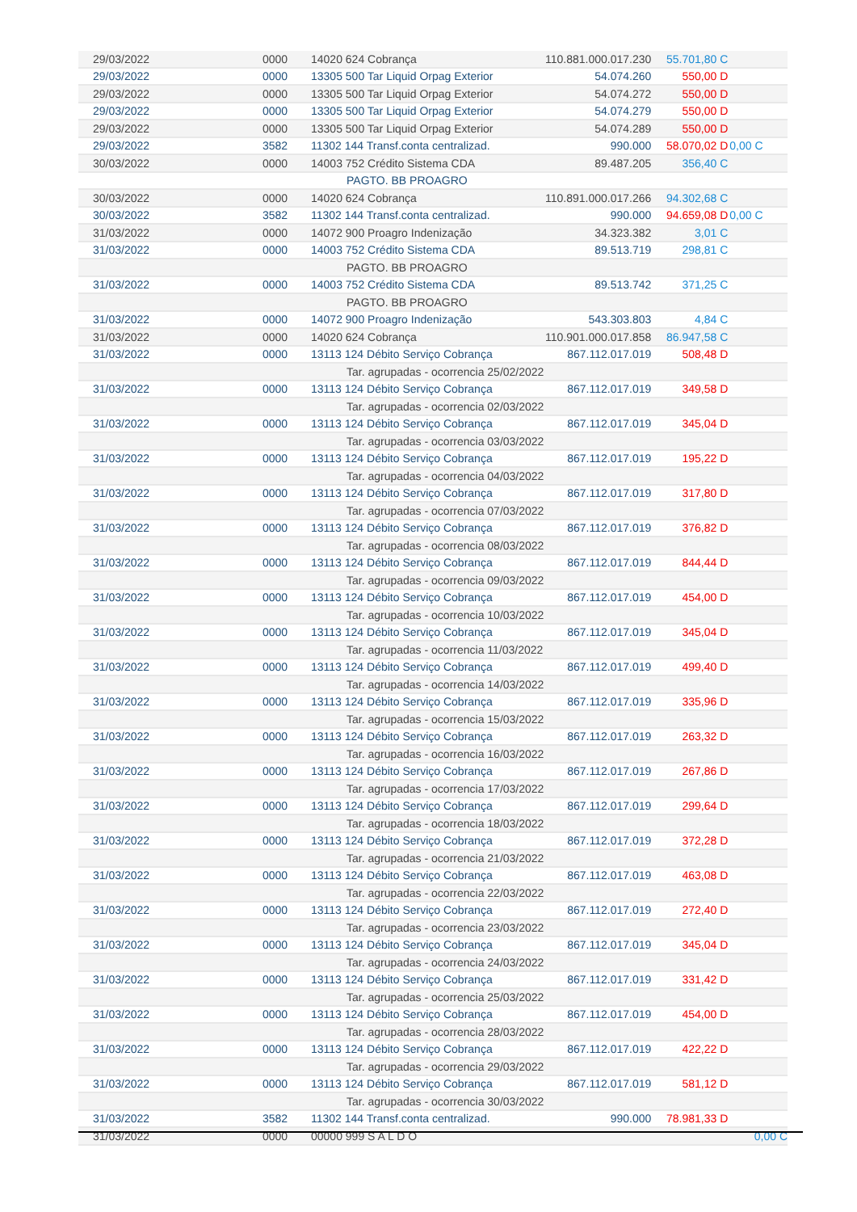| | 29/03/2022 | 0000 | 14020 624 Cobrança | 110.881.000.017.230 | 55.701,80 C | |
| | 29/03/2022 | 0000 | 13305 500 Tar Liquid Orpag Exterior | 54.074.260 | 550,00 D | |
| | 29/03/2022 | 0000 | 13305 500 Tar Liquid Orpag Exterior | 54.074.272 | 550,00 D | |
| | 29/03/2022 | 0000 | 13305 500 Tar Liquid Orpag Exterior | 54.074.279 | 550,00 D | |
| | 29/03/2022 | 0000 | 13305 500 Tar Liquid Orpag Exterior | 54.074.289 | 550,00 D | |
| | 29/03/2022 | 3582 | 11302 144 Transf.conta centralizad. | 990.000 | 58.070,02 D | 0,00 C |
| | 30/03/2022 | 0000 | 14003 752 Crédito Sistema CDA | 89.487.205 | 356,40 C | |
| | | | PAGTO. BB PROAGRO | | | |
| | 30/03/2022 | 0000 | 14020 624 Cobrança | 110.891.000.017.266 | 94.302,68 C | |
| | 30/03/2022 | 3582 | 11302 144 Transf.conta centralizad. | 990.000 | 94.659,08 D | 0,00 C |
| | 31/03/2022 | 0000 | 14072 900 Proagro Indenização | 34.323.382 | 3,01 C | |
| | 31/03/2022 | 0000 | 14003 752 Crédito Sistema CDA | 89.513.719 | 298,81 C | |
| | | | PAGTO. BB PROAGRO | | | |
| | 31/03/2022 | 0000 | 14003 752 Crédito Sistema CDA | 89.513.742 | 371,25 C | |
| | | | PAGTO. BB PROAGRO | | | |
| | 31/03/2022 | 0000 | 14072 900 Proagro Indenização | 543.303.803 | 4,84 C | |
| | 31/03/2022 | 0000 | 14020 624 Cobrança | 110.901.000.017.858 | 86.947,58 C | |
| | 31/03/2022 | 0000 | 13113 124 Débito Serviço Cobrança | 867.112.017.019 | 508,48 D | |
| | | | Tar. agrupadas - ocorrencia 25/02/2022 | | | |
| | 31/03/2022 | 0000 | 13113 124 Débito Serviço Cobrança | 867.112.017.019 | 349,58 D | |
| | | | Tar. agrupadas - ocorrencia 02/03/2022 | | | |
| | 31/03/2022 | 0000 | 13113 124 Débito Serviço Cobrança | 867.112.017.019 | 345,04 D | |
| | | | Tar. agrupadas - ocorrencia 03/03/2022 | | | |
| | 31/03/2022 | 0000 | 13113 124 Débito Serviço Cobrança | 867.112.017.019 | 195,22 D | |
| | | | Tar. agrupadas - ocorrencia 04/03/2022 | | | |
| | 31/03/2022 | 0000 | 13113 124 Débito Serviço Cobrança | 867.112.017.019 | 317,80 D | |
| | | | Tar. agrupadas - ocorrencia 07/03/2022 | | | |
| | 31/03/2022 | 0000 | 13113 124 Débito Serviço Cobrança | 867.112.017.019 | 376,82 D | |
| | | | Tar. agrupadas - ocorrencia 08/03/2022 | | | |
| | 31/03/2022 | 0000 | 13113 124 Débito Serviço Cobrança | 867.112.017.019 | 844,44 D | |
| | | | Tar. agrupadas - ocorrencia 09/03/2022 | | | |
| | 31/03/2022 | 0000 | 13113 124 Débito Serviço Cobrança | 867.112.017.019 | 454,00 D | |
| | | | Tar. agrupadas - ocorrencia 10/03/2022 | | | |
| | 31/03/2022 | 0000 | 13113 124 Débito Serviço Cobrança | 867.112.017.019 | 345,04 D | |
| | | | Tar. agrupadas - ocorrencia 11/03/2022 | | | |
| | 31/03/2022 | 0000 | 13113 124 Débito Serviço Cobrança | 867.112.017.019 | 499,40 D | |
| | | | Tar. agrupadas - ocorrencia 14/03/2022 | | | |
| | 31/03/2022 | 0000 | 13113 124 Débito Serviço Cobrança | 867.112.017.019 | 335,96 D | |
| | | | Tar. agrupadas - ocorrencia 15/03/2022 | | | |
| | 31/03/2022 | 0000 | 13113 124 Débito Serviço Cobrança | 867.112.017.019 | 263,32 D | |
| | | | Tar. agrupadas - ocorrencia 16/03/2022 | | | |
| | 31/03/2022 | 0000 | 13113 124 Débito Serviço Cobrança | 867.112.017.019 | 267,86 D | |
| | | | Tar. agrupadas - ocorrencia 17/03/2022 | | | |
| | 31/03/2022 | 0000 | 13113 124 Débito Serviço Cobrança | 867.112.017.019 | 299,64 D | |
| | | | Tar. agrupadas - ocorrencia 18/03/2022 | | | |
| | 31/03/2022 | 0000 | 13113 124 Débito Serviço Cobrança | 867.112.017.019 | 372,28 D | |
| | | | Tar. agrupadas - ocorrencia 21/03/2022 | | | |
| | 31/03/2022 | 0000 | 13113 124 Débito Serviço Cobrança | 867.112.017.019 | 463,08 D | |
| | | | Tar. agrupadas - ocorrencia 22/03/2022 | | | |
| | 31/03/2022 | 0000 | 13113 124 Débito Serviço Cobrança | 867.112.017.019 | 272,40 D | |
| | | | Tar. agrupadas - ocorrencia 23/03/2022 | | | |
| | 31/03/2022 | 0000 | 13113 124 Débito Serviço Cobrança | 867.112.017.019 | 345,04 D | |
| | | | Tar. agrupadas - ocorrencia 24/03/2022 | | | |
| | 31/03/2022 | 0000 | 13113 124 Débito Serviço Cobrança | 867.112.017.019 | 331,42 D | |
| | | | Tar. agrupadas - ocorrencia 25/03/2022 | | | |
| | 31/03/2022 | 0000 | 13113 124 Débito Serviço Cobrança | 867.112.017.019 | 454,00 D | |
| | | | Tar. agrupadas - ocorrencia 28/03/2022 | | | |
| | 31/03/2022 | 0000 | 13113 124 Débito Serviço Cobrança | 867.112.017.019 | 422,22 D | |
| | | | Tar. agrupadas - ocorrencia 29/03/2022 | | | |
| | 31/03/2022 | 0000 | 13113 124 Débito Serviço Cobrança | 867.112.017.019 | 581,12 D | |
| | | | Tar. agrupadas - ocorrencia 30/03/2022 | | | |
| | 31/03/2022 | 3582 | 11302 144 Transf.conta centralizad. | 990.000 | 78.981,33 D | |
| | 31/03/2022 | 0000 | 00000 999 S A L D O | | | 0,00 C |